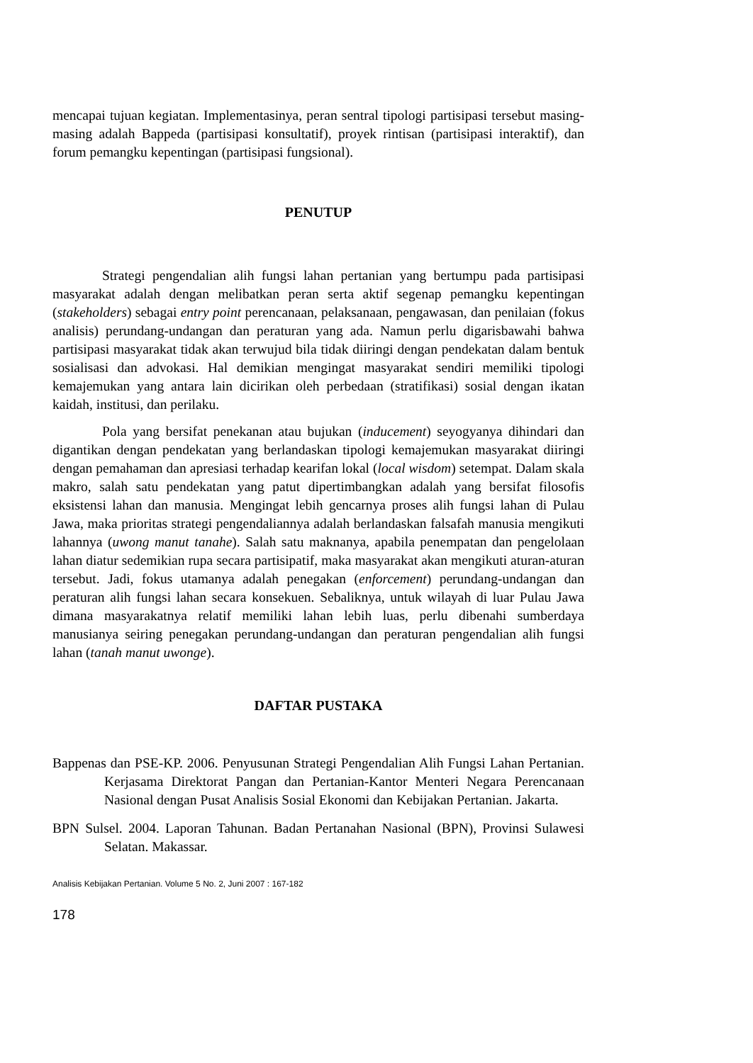mencapai tujuan kegiatan. Implementasinya, peran sentral tipologi partisipasi tersebut masing-masing adalah Bappeda (partisipasi konsultatif), proyek rintisan (partisipasi interaktif), dan forum pemangku kepentingan (partisipasi fungsional).
PENUTUP
Strategi pengendalian alih fungsi lahan pertanian yang bertumpu pada partisipasi masyarakat adalah dengan melibatkan peran serta aktif segenap pemangku kepentingan (stakeholders) sebagai entry point perencanaan, pelaksanaan, pengawasan, dan penilaian (fokus analisis) perundang-undangan dan peraturan yang ada. Namun perlu digarisbawahi bahwa partisipasi masyarakat tidak akan terwujud bila tidak diiringi dengan pendekatan dalam bentuk sosialisasi dan advokasi. Hal demikian mengingat masyarakat sendiri memiliki tipologi kemajemukan yang antara lain dicirikan oleh perbedaan (stratifikasi) sosial dengan ikatan kaidah, institusi, dan perilaku.
Pola yang bersifat penekanan atau bujukan (inducement) seyogyanya dihindari dan digantikan dengan pendekatan yang berlandaskan tipologi kemajemukan masyarakat diiringi dengan pemahaman dan apresiasi terhadap kearifan lokal (local wisdom) setempat. Dalam skala makro, salah satu pendekatan yang patut dipertimbangkan adalah yang bersifat filosofis eksistensi lahan dan manusia. Mengingat lebih gencarnya proses alih fungsi lahan di Pulau Jawa, maka prioritas strategi pengendaliannya adalah berlandaskan falsafah manusia mengikuti lahannya (uwong manut tanahe). Salah satu maknanya, apabila penempatan dan pengelolaan lahan diatur sedemikian rupa secara partisipatif, maka masyarakat akan mengikuti aturan-aturan tersebut. Jadi, fokus utamanya adalah penegakan (enforcement) perundang-undangan dan peraturan alih fungsi lahan secara konsekuen. Sebaliknya, untuk wilayah di luar Pulau Jawa dimana masyarakatnya relatif memiliki lahan lebih luas, perlu dibenahi sumberdaya manusianya seiring penegakan perundang-undangan dan peraturan pengendalian alih fungsi lahan (tanah manut uwonge).
DAFTAR PUSTAKA
Bappenas dan PSE-KP. 2006. Penyusunan Strategi Pengendalian Alih Fungsi Lahan Pertanian. Kerjasama Direktorat Pangan dan Pertanian-Kantor Menteri Negara Perencanaan Nasional dengan Pusat Analisis Sosial Ekonomi dan Kebijakan Pertanian. Jakarta.
BPN Sulsel. 2004. Laporan Tahunan. Badan Pertanahan Nasional (BPN), Provinsi Sulawesi Selatan. Makassar.
Analisis Kebijakan Pertanian. Volume 5 No. 2, Juni 2007 : 167-182
178